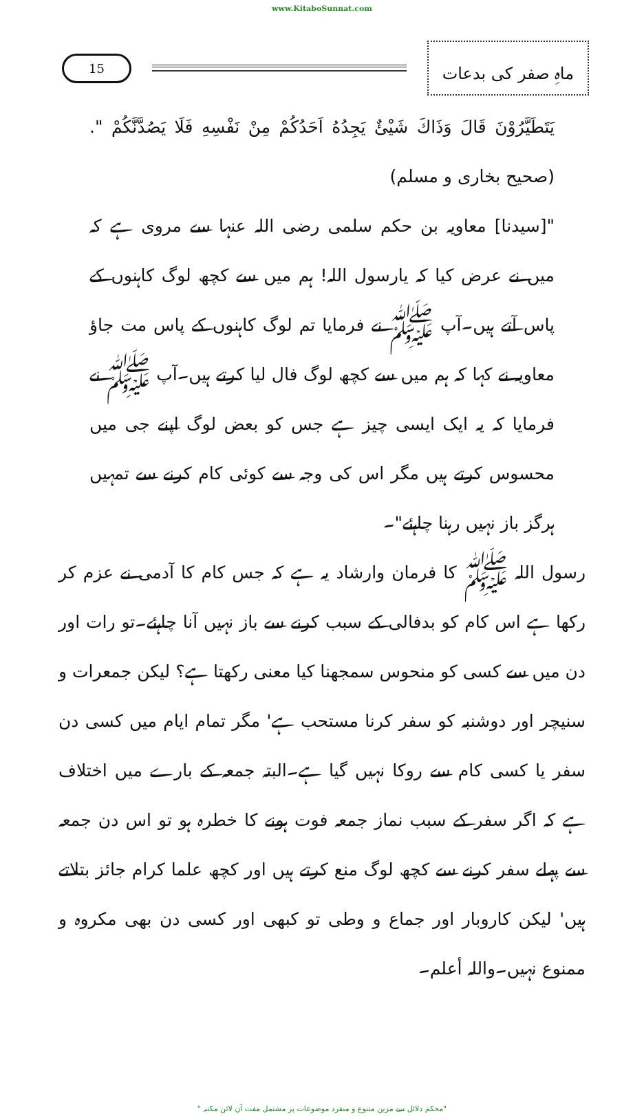www.KitaboSunnat.com
ماہِ صفر کی بدعات
15
يَتَطَيَّرُوْنَ قَالَ وَذَاكَ شَيْئٌ يَجِدُهُ اَحَدُكُمْ مِنْ نَفْسِهِ فَلَا يَصُدَّنَّكُمْ ".(صحيح بخاری و مسلم)
"[سیدنا] معاویہ بن حکم سلمی رضی اللہ عنہا سے مروی ہے کہ میں نے عرض کیا کہ یارسول اللہ! ہم میں سے کچھ لوگ کاہنوں کے پاس آتے ہیں۔آپ ﷺ نے فرمایا تم لوگ کاہنوں کے پاس مت جاؤ معاویہ نے کہا کہ ہم میں سے کچھ لوگ فال لیا کرتے ہیں۔آپ ﷺ نے فرمایا کہ یہ ایک ایسی چیز ہے جس کو بعض لوگ اپنے جی میں محسوس کرتے ہیں مگر اس کی وجہ سے کوئی کام کرنے سے تمہیں ہرگز باز نہیں رہنا چاہئے"۔
رسول اللہ ﷺ کا فرمان وارشاد یہ ہے کہ جس کام کا آدمی نے عزم کر رکھا ہے اس کام کو بدفالی کے سبب کرنے سے باز نہیں آنا چاہئے۔تو رات اور دن میں سے کسی کو منحوس سمجھنا کیا معنی رکھتا ہے؟ لیکن جمعرات و سنیچر اور دوشنبہ کو سفر کرنا مستحب ہے' مگر تمام ایام میں کسی دن سفر یا کسی کام سے روکا نہیں گیا ہے۔البتہ جمعہ کے بارے میں اختلاف ہے کہ اگر سفر کے سبب نماز جمعہ فوت ہونے کا خطرہ ہو تو اس دن جمعہ سے پہلے سفر کرنے سے کچھ لوگ منع کرتے ہیں اور کچھ علما کرام جائز بتلاتے ہیں' لیکن کاروبار اور جماع و وطی تو کبھی اور کسی دن بھی مکروہ و ممنوع نہیں۔واللہ أعلم۔
"محکم دلائل سے مزین متنوع و منفرد موضوعات پر مشتمل مفت آن لائن مکتبہ "